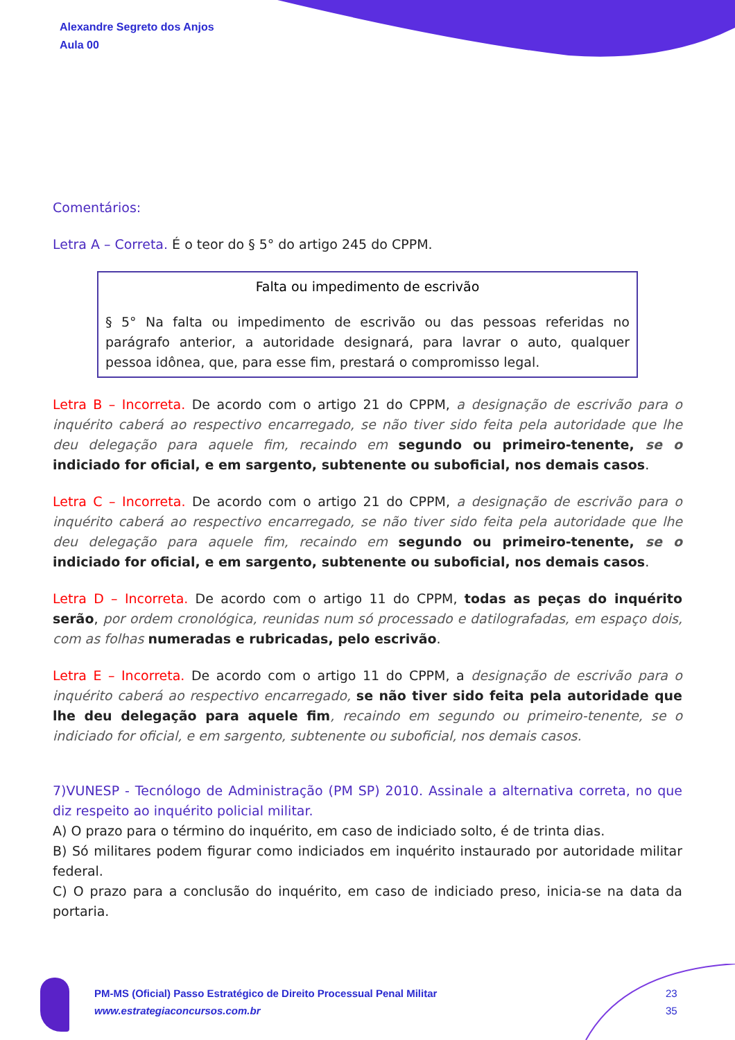Alexandre Segreto dos Anjos
Aula 00
Comentários:
Letra A – Correta. É o teor do § 5° do artigo 245 do CPPM.
Falta ou impedimento de escrivão
§ 5° Na falta ou impedimento de escrivão ou das pessoas referidas no parágrafo anterior, a autoridade designará, para lavrar o auto, qualquer pessoa idônea, que, para esse fim, prestará o compromisso legal.
Letra B – Incorreta. De acordo com o artigo 21 do CPPM, a designação de escrivão para o inquérito caberá ao respectivo encarregado, se não tiver sido feita pela autoridade que lhe deu delegação para aquele fim, recaindo em segundo ou primeiro-tenente, se o indiciado for oficial, e em sargento, subtenente ou suboficial, nos demais casos.
Letra C – Incorreta. De acordo com o artigo 21 do CPPM, a designação de escrivão para o inquérito caberá ao respectivo encarregado, se não tiver sido feita pela autoridade que lhe deu delegação para aquele fim, recaindo em segundo ou primeiro-tenente, se o indiciado for oficial, e em sargento, subtenente ou suboficial, nos demais casos.
Letra D – Incorreta. De acordo com o artigo 11 do CPPM, todas as peças do inquérito serão, por ordem cronológica, reunidas num só processado e datilografadas, em espaço dois, com as folhas numeradas e rubricadas, pelo escrivão.
Letra E – Incorreta. De acordo com o artigo 11 do CPPM, a designação de escrivão para o inquérito caberá ao respectivo encarregado, se não tiver sido feita pela autoridade que lhe deu delegação para aquele fim, recaindo em segundo ou primeiro-tenente, se o indiciado for oficial, e em sargento, subtenente ou suboficial, nos demais casos.
7)VUNESP - Tecnólogo de Administração (PM SP) 2010. Assinale a alternativa correta, no que diz respeito ao inquérito policial militar.
A) O prazo para o término do inquérito, em caso de indiciado solto, é de trinta dias.
B) Só militares podem figurar como indiciados em inquérito instaurado por autoridade militar federal.
C) O prazo para a conclusão do inquérito, em caso de indiciado preso, inicia-se na data da portaria.
PM-MS (Oficial) Passo Estratégico de Direito Processual Penal Militar
www.estrategiaconcursos.com.br
23
35